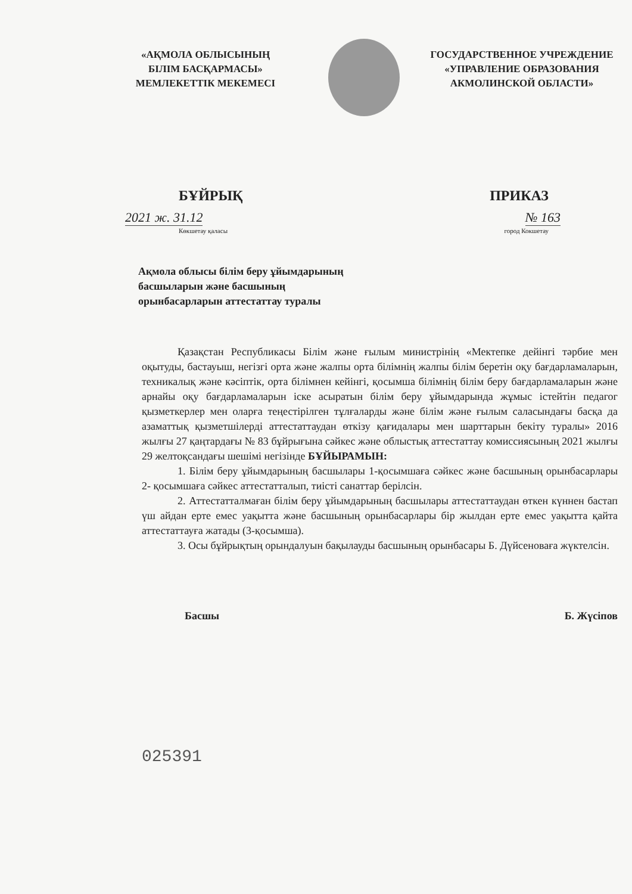«АҚМОЛА ОБЛЫСЫНЫҢ
БІЛІМ БАСҚАРМАСЫ»
МЕМЛЕКЕТТІК МЕКЕМЕСІ
ГОСУДАРСТВЕННОЕ УЧРЕЖДЕНИЕ
«УПРАВЛЕНИЕ ОБРАЗОВАНИЯ
АКМОЛИНСКОЙ ОБЛАСТИ»
БҰЙРЫҚ ПРИКАЗ
2021 ж. 31.12 № 163
Көкшетау қаласы город Кокшетау
Ақмола облысы білім беру ұйымдарының басшыларын және басшының орынбасарларын аттестаттау туралы
Қазақстан Республикасы Білім және ғылым министрінің «Мектепке дейінгі тәрбие мен оқытуды, бастауыш, негізгі орта және жалпы орта білімнің жалпы білім беретін оқу бағдарламаларын, техникалық және кәсіптік, орта білімнен кейінгі, қосымша білімнің білім беру бағдарламаларын және арнайы оқу бағдарламаларын іске асыратын білім беру ұйымдарында жұмыс істейтін педагог қызметкерлер мен оларға теңестірілген тұлғаларды және білім және ғылым саласындағы басқа да азаматтық қызметшілерді аттестаттаудан өткізу қағидалары мен шарттарын бекіту туралы» 2016 жылғы 27 қаңтардағы № 83 бұйрығына сәйкес және облыстық аттестаттау комиссиясының 2021 жылғы 29 желтоқсандағы шешімі негізінде БҰЙЫРАМЫН:
1. Білім беру ұйымдарының басшылары 1-қосымшаға сәйкес және басшының орынбасарлары 2- қосымшаға сәйкес аттестатталып, тиісті санаттар берілсін.
2. Аттестатталмаған білім беру ұйымдарының басшылары аттестаттаудан өткен күннен бастап үш айдан ерте емес уақытта және басшының орынбасарлары бір жылдан ерте емес уақытта қайта аттестаттауға жатады (3-қосымша).
3. Осы бұйрықтың орындалуын бақылауды басшының орынбасары Б. Дүйсеноваға жүктелсін.
Басшы Б. Жүсіпов
025391